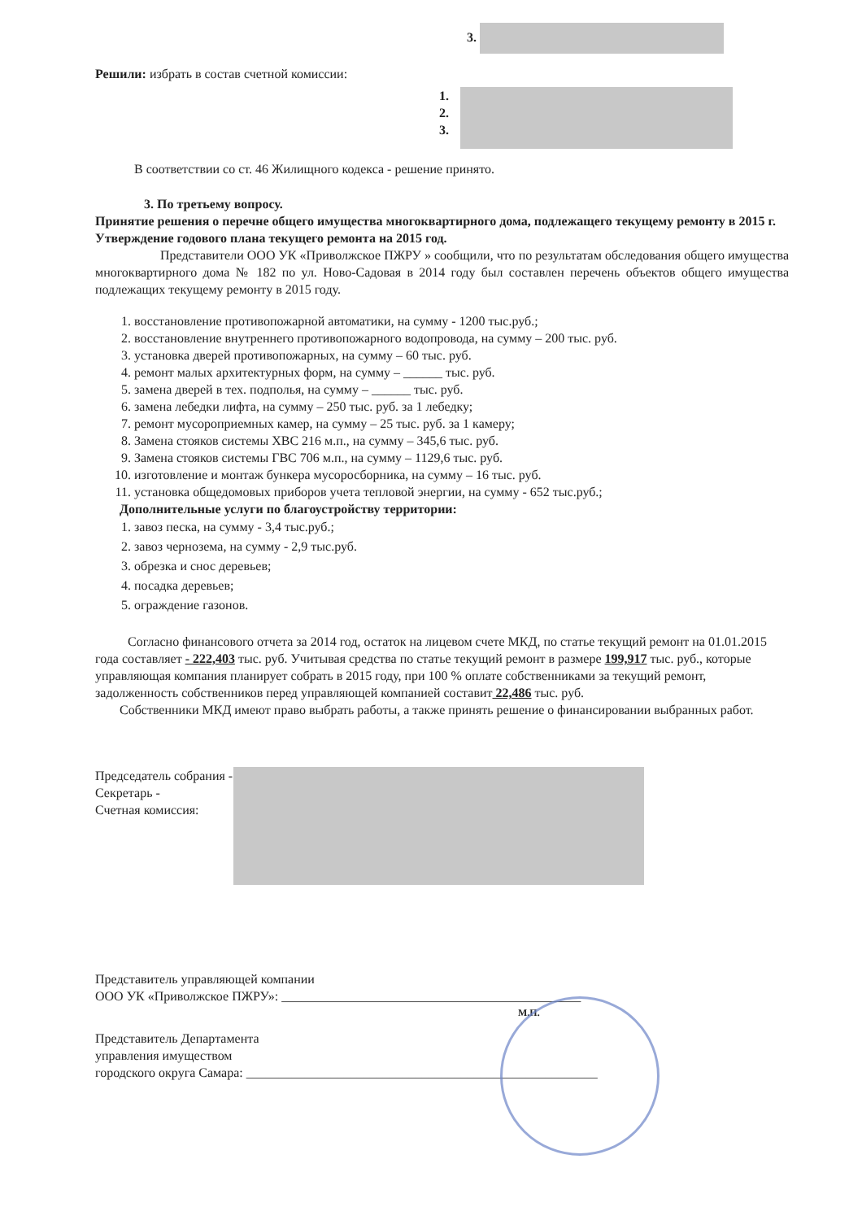3.
Решили: избрать в состав счетной комиссии:
1.
2.
3.
В соответствии со ст. 46 Жилищного кодекса - решение принято.
3. По третьему вопросу.
Принятие решения о перечне общего имущества многоквартирного дома, подлежащего текущему ремонту в 2015 г. Утверждение годового плана текущего ремонта на 2015 год.
Представители ООО УК «Приволжское ПЖРУ » сообщили, что по результатам обследования общего имущества многоквартирного дома № 182 по ул. Ново-Садовая в 2014 году был составлен перечень объектов общего имущества подлежащих текущему ремонту в 2015 году.
1. восстановление противопожарной автоматики, на сумму - 1200 тыс.руб.;
2. восстановление внутреннего противопожарного водопровода, на сумму – 200 тыс. руб.
3. установка дверей противопожарных, на сумму – 60 тыс. руб.
4. ремонт малых архитектурных форм, на сумму – ______ тыс. руб.
5. замена дверей в тех. подполья, на сумму – ______ тыс. руб.
6. замена лебедки лифта, на сумму – 250 тыс. руб. за 1 лебедку;
7. ремонт мусороприемных камер, на сумму – 25 тыс. руб. за 1 камеру;
8. Замена стояков системы ХВС 216 м.п., на сумму – 345,6 тыс. руб.
9. Замена стояков системы ГВС 706 м.п., на сумму – 1129,6 тыс. руб.
10. изготовление и монтаж бункера мусоросборника, на сумму – 16 тыс. руб.
11. установка общедомовых приборов учета тепловой энергии, на сумму - 652 тыс.руб.;
Дополнительные услуги по благоустройству территории:
1. завоз песка, на сумму - 3,4 тыс.руб.;
2. завоз чернозема, на сумму - 2,9 тыс.руб.
3. обрезка и снос деревьев;
4. посадка деревьев;
5. ограждение газонов.
Согласно финансового отчета за 2014 год, остаток на лицевом счете МКД, по статье текущий ремонт на 01.01.2015 года составляет - 222,403 тыс. руб. Учитывая средства по статье текущий ремонт в размере 199,917 тыс. руб., которые управляющая компания планирует собрать в 2015 году, при 100 % оплате собственниками за текущий ремонт, задолженность собственников перед управляющей компанией составит 22,486 тыс. руб.
Собственники МКД имеют право выбрать работы, а также принять решение о финансировании выбранных работ.
Председатель собрания -
Секретарь -
Счетная комиссия:
Представитель управляющей компании
ООО УК «Приволжское ПЖРУ»: ______________________________________________
М.П.
Представитель Департамента
управления имуществом
городского округа Самара: ______________________________________________________